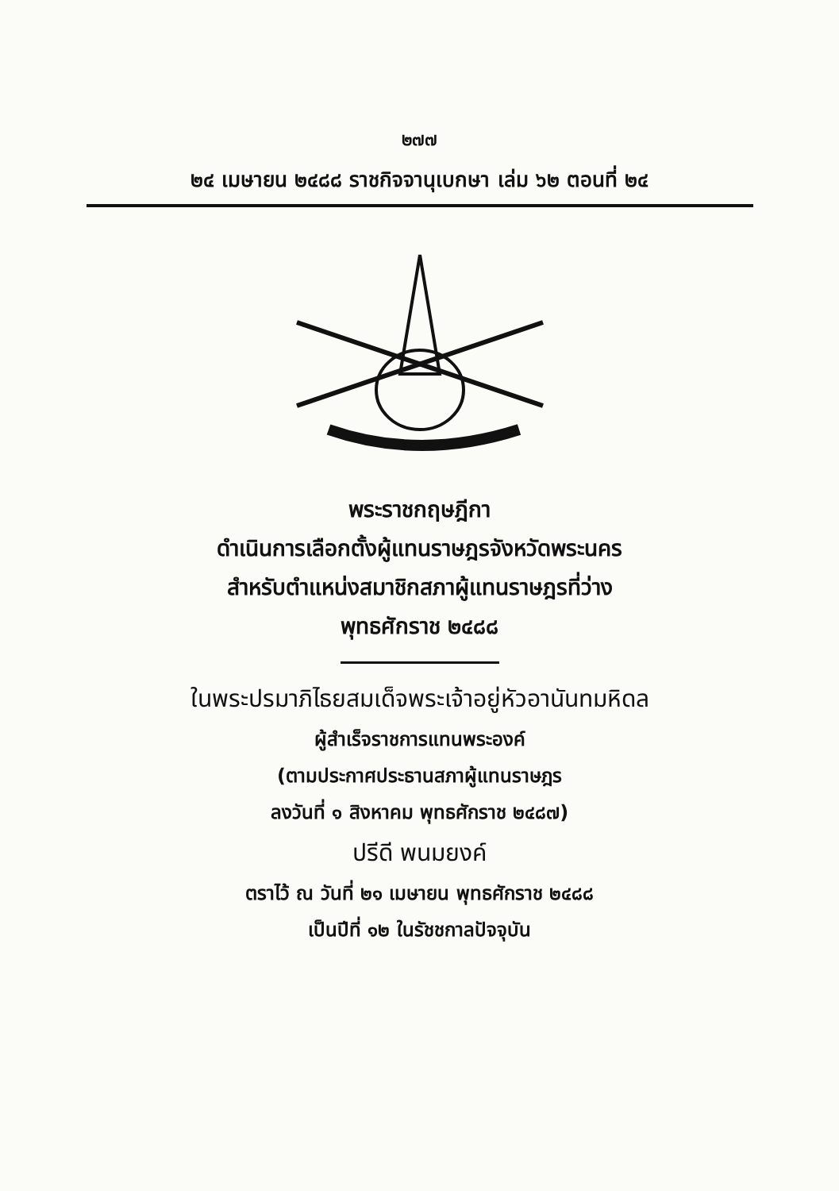๒๗๗
๒๔ เมษายน ๒๔๘๘ ราชกิจจานุเบกษา เล่ม ๖๒ ตอนที่ ๒๔
พระราชกฤษฎีกา
ดำเนินการเลือกตั้งผู้แทนราษฎรจังหวัดพระนคร
สำหรับตำแหน่งสมาชิกสภาผู้แทนราษฎรที่ว่าง
พุทธศักราช ๒๔๘๘
ในพระปรมาภิไธยสมเด็จพระเจ้าอยู่หัวอานันทมหิดล
ผู้สำเร็จราชการแทนพระองค์
(ตามประกาศประธานสภาผู้แทนราษฎร
ลงวันที่ ๑ สิงหาคม พุทธศักราช ๒๔๘๗)
ปรีดี พนมยงค์
ตราไว้ ณ วันที่ ๒๑ เมษายน พุทธศักราช ๒๔๘๘
เป็นปีที่ ๑๒ ในรัชชกาลปัจจุบัน